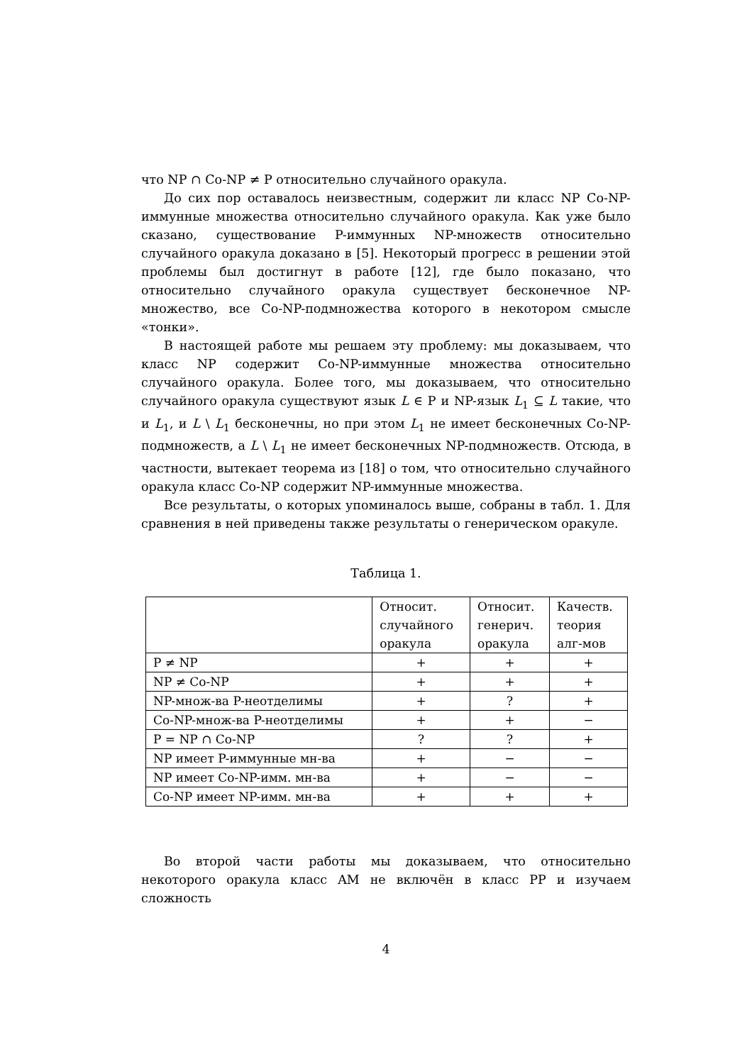что NP ∩ Co-NP ≠ P относительно случайного оракула.
До сих пор оставалось неизвестным, содержит ли класс NP Co-NP-иммунные множества относительно случайного оракула. Как уже было сказано, существование P-иммунных NP-множеств относительно случайного оракула доказано в [5]. Некоторый прогресс в решении этой проблемы был достигнут в работе [12], где было показано, что относительно случайного оракула существует бесконечное NP-множество, все Co-NP-подмножества которого в некотором смысле «тонки».
В настоящей работе мы решаем эту проблему: мы доказываем, что класс NP содержит Co-NP-иммунные множества относительно случайного оракула. Более того, мы доказываем, что относительно случайного оракула существуют язык L ∈ P и NP-язык L<sub>1</sub> ⊆ L такие, что и L<sub>1</sub>, и L \ L<sub>1</sub> бесконечны, но при этом L<sub>1</sub> не имеет бесконечных Co-NP-подмножеств, а L \ L<sub>1</sub> не имеет бесконечных NP-подмножеств. Отсюда, в частности, вытекает теорема из [18] о том, что относительно случайного оракула класс Co-NP содержит NP-иммунные множества.
Все результаты, о которых упоминалось выше, собраны в табл. 1. Для сравнения в ней приведены также результаты о генерическом оракуле.
Таблица 1.
| | Относит. случайного оракула | Относит. генерич. оракула | Качеств. теория алг-мов |
| P ≠ NP | + | + | + |
| NP ≠ Co-NP | + | + | + |
| NP-множ-ва P-неотделимы | + | ? | + |
| Co-NP-множ-ва P-неотделимы | + | + | − |
| P = NP ∩ Co-NP | ? | ? | + |
| NP имеет P-иммунные мн-ва | + | − | − |
| NP имеет Co-NP-имм. мн-ва | + | − | − |
| Co-NP имеет NP-имм. мн-ва | + | + | + |
Во второй части работы мы доказываем, что относительно некоторого оракула класс AM не включён в класс PP и изучаем сложность
4